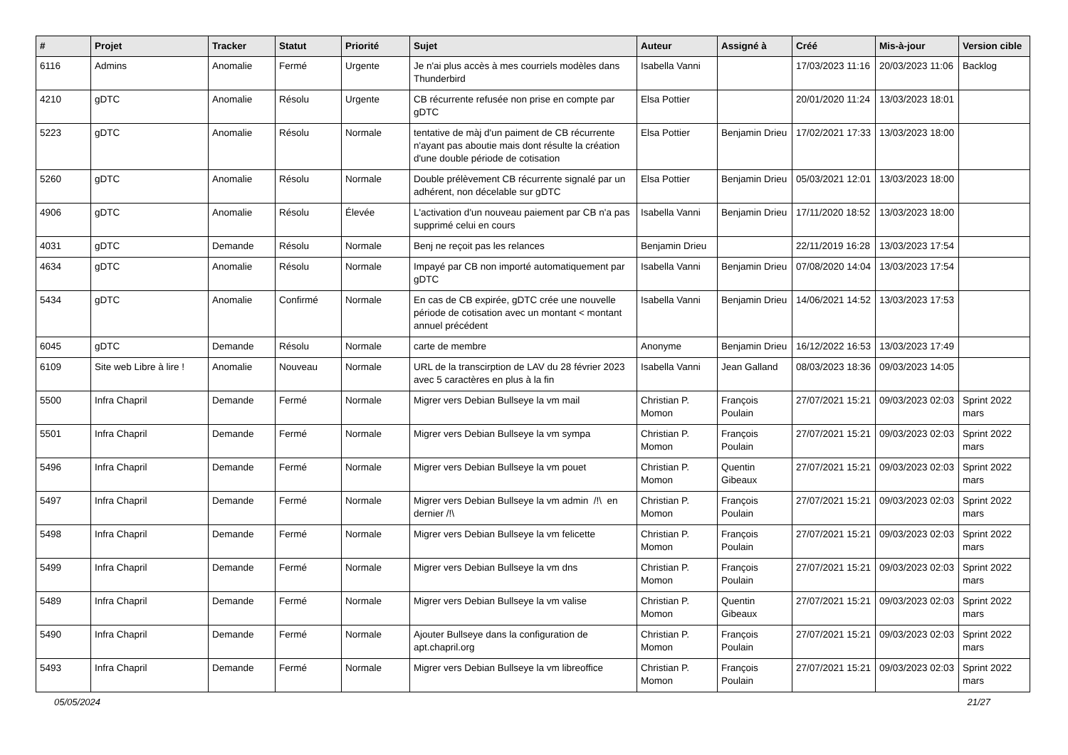| # | Projet | Tracker | Statut | Priorité | Sujet | Auteur | Assigné à | Créé | Mis-à-jour | Version cible |
| --- | --- | --- | --- | --- | --- | --- | --- | --- | --- | --- |
| 6116 | Admins | Anomalie | Fermé | Urgente | Je n'ai plus accès à mes courriels modèles dans Thunderbird | Isabella Vanni | | 17/03/2023 11:16 | 20/03/2023 11:06 | Backlog |
| 4210 | gDTC | Anomalie | Résolu | Urgente | CB récurrente refusée non prise en compte par gDTC | Elsa Pottier | | 20/01/2020 11:24 | 13/03/2023 18:01 | |
| 5223 | gDTC | Anomalie | Résolu | Normale | tentative de màj d'un paiment de CB récurrente n'ayant pas aboutie mais dont résulte la création d'une double période de cotisation | Elsa Pottier | Benjamin Drieu | 17/02/2021 17:33 | 13/03/2023 18:00 | |
| 5260 | gDTC | Anomalie | Résolu | Normale | Double prélèvement CB récurrente signalé par un adhérent, non décelable sur gDTC | Elsa Pottier | Benjamin Drieu | 05/03/2021 12:01 | 13/03/2023 18:00 | |
| 4906 | gDTC | Anomalie | Résolu | Élevée | L'activation d'un nouveau paiement par CB n'a pas supprimé celui en cours | Isabella Vanni | Benjamin Drieu | 17/11/2020 18:52 | 13/03/2023 18:00 | |
| 4031 | gDTC | Demande | Résolu | Normale | Benj ne reçoit pas les relances | Benjamin Drieu | | 22/11/2019 16:28 | 13/03/2023 17:54 | |
| 4634 | gDTC | Anomalie | Résolu | Normale | Impayé par CB non importé automatiquement par gDTC | Isabella Vanni | Benjamin Drieu | 07/08/2020 14:04 | 13/03/2023 17:54 | |
| 5434 | gDTC | Anomalie | Confirmé | Normale | En cas de CB expirée, gDTC crée une nouvelle période de cotisation avec un montant < montant annuel précédent | Isabella Vanni | Benjamin Drieu | 14/06/2021 14:52 | 13/03/2023 17:53 | |
| 6045 | gDTC | Demande | Résolu | Normale | carte de membre | Anonyme | Benjamin Drieu | 16/12/2022 16:53 | 13/03/2023 17:49 | |
| 6109 | Site web Libre à lire ! | Anomalie | Nouveau | Normale | URL de la transcirption de LAV du 28 février 2023 avec 5 caractères en plus à la fin | Isabella Vanni | Jean Galland | 08/03/2023 18:36 | 09/03/2023 14:05 | |
| 5500 | Infra Chapril | Demande | Fermé | Normale | Migrer vers Debian Bullseye la vm mail | Christian P. Momon | François Poulain | 27/07/2021 15:21 | 09/03/2023 02:03 | Sprint 2022 mars |
| 5501 | Infra Chapril | Demande | Fermé | Normale | Migrer vers Debian Bullseye la vm sympa | Christian P. Momon | François Poulain | 27/07/2021 15:21 | 09/03/2023 02:03 | Sprint 2022 mars |
| 5496 | Infra Chapril | Demande | Fermé | Normale | Migrer vers Debian Bullseye la vm pouet | Christian P. Momon | Quentin Gibeaux | 27/07/2021 15:21 | 09/03/2023 02:03 | Sprint 2022 mars |
| 5497 | Infra Chapril | Demande | Fermé | Normale | Migrer vers Debian Bullseye la vm admin /!\ en dernier /!\ | Christian P. Momon | François Poulain | 27/07/2021 15:21 | 09/03/2023 02:03 | Sprint 2022 mars |
| 5498 | Infra Chapril | Demande | Fermé | Normale | Migrer vers Debian Bullseye la vm felicette | Christian P. Momon | François Poulain | 27/07/2021 15:21 | 09/03/2023 02:03 | Sprint 2022 mars |
| 5499 | Infra Chapril | Demande | Fermé | Normale | Migrer vers Debian Bullseye la vm dns | Christian P. Momon | François Poulain | 27/07/2021 15:21 | 09/03/2023 02:03 | Sprint 2022 mars |
| 5489 | Infra Chapril | Demande | Fermé | Normale | Migrer vers Debian Bullseye la vm valise | Christian P. Momon | Quentin Gibeaux | 27/07/2021 15:21 | 09/03/2023 02:03 | Sprint 2022 mars |
| 5490 | Infra Chapril | Demande | Fermé | Normale | Ajouter Bullseye dans la configuration de apt.chapril.org | Christian P. Momon | François Poulain | 27/07/2021 15:21 | 09/03/2023 02:03 | Sprint 2022 mars |
| 5493 | Infra Chapril | Demande | Fermé | Normale | Migrer vers Debian Bullseye la vm libreoffice | Christian P. Momon | François Poulain | 27/07/2021 15:21 | 09/03/2023 02:03 | Sprint 2022 mars |
05/05/2024 21/27